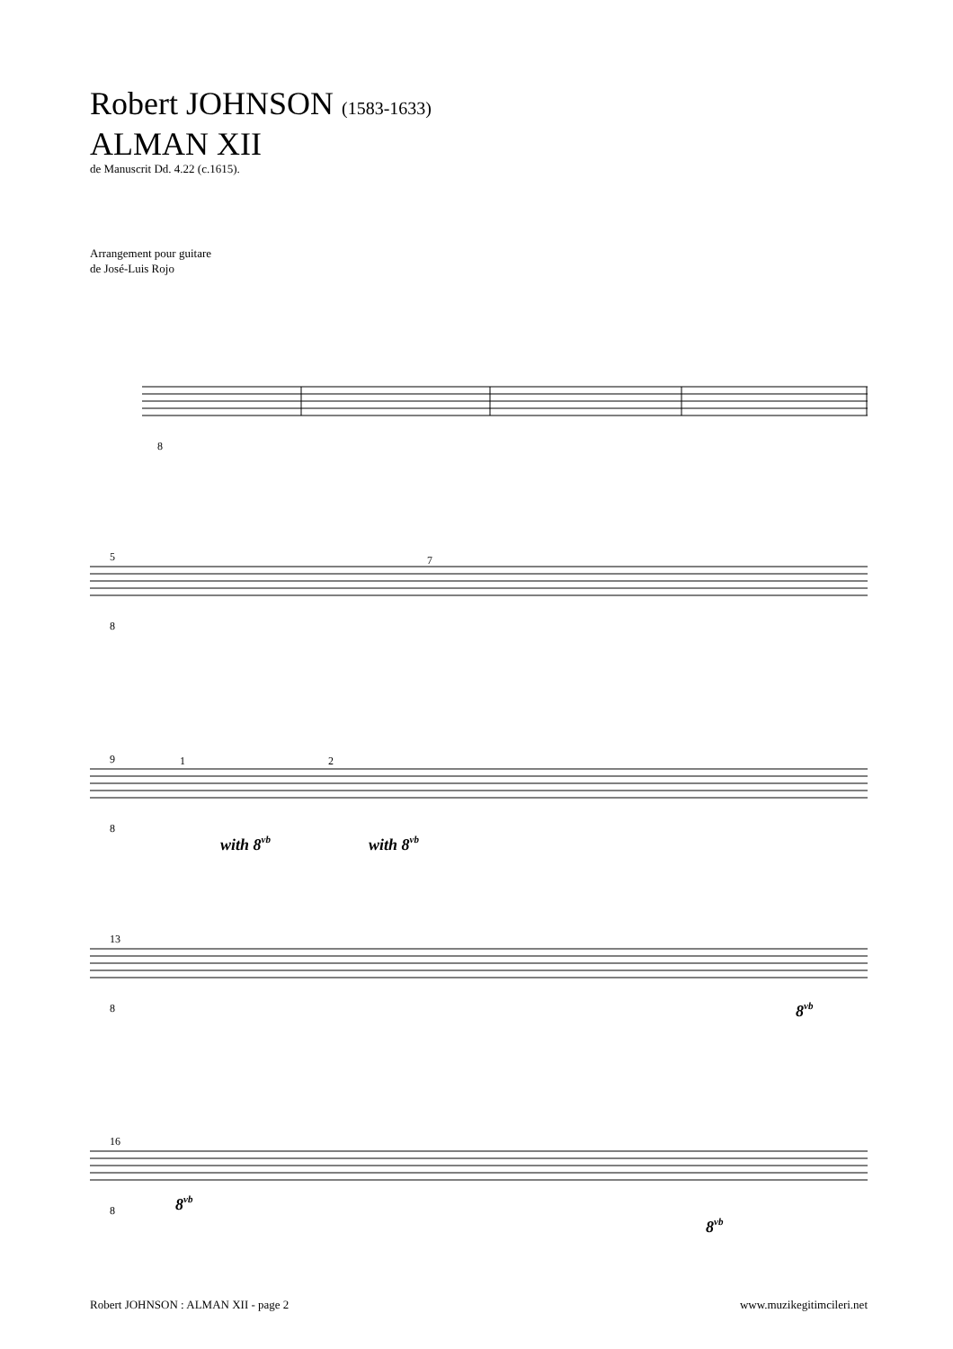Robert JOHNSON (1583-1633)
ALMAN XII
de Manuscrit Dd. 4.22 (c.1615).
Arrangement pour guitare
de José-Luis Rojo
8
5
8
7
9
1
2
8
with 8vb
with 8vb
13
8
8vb
16
8
8vb
8vb
Robert JOHNSON : ALMAN XII - page 2 www.muzikegitimcileri.net